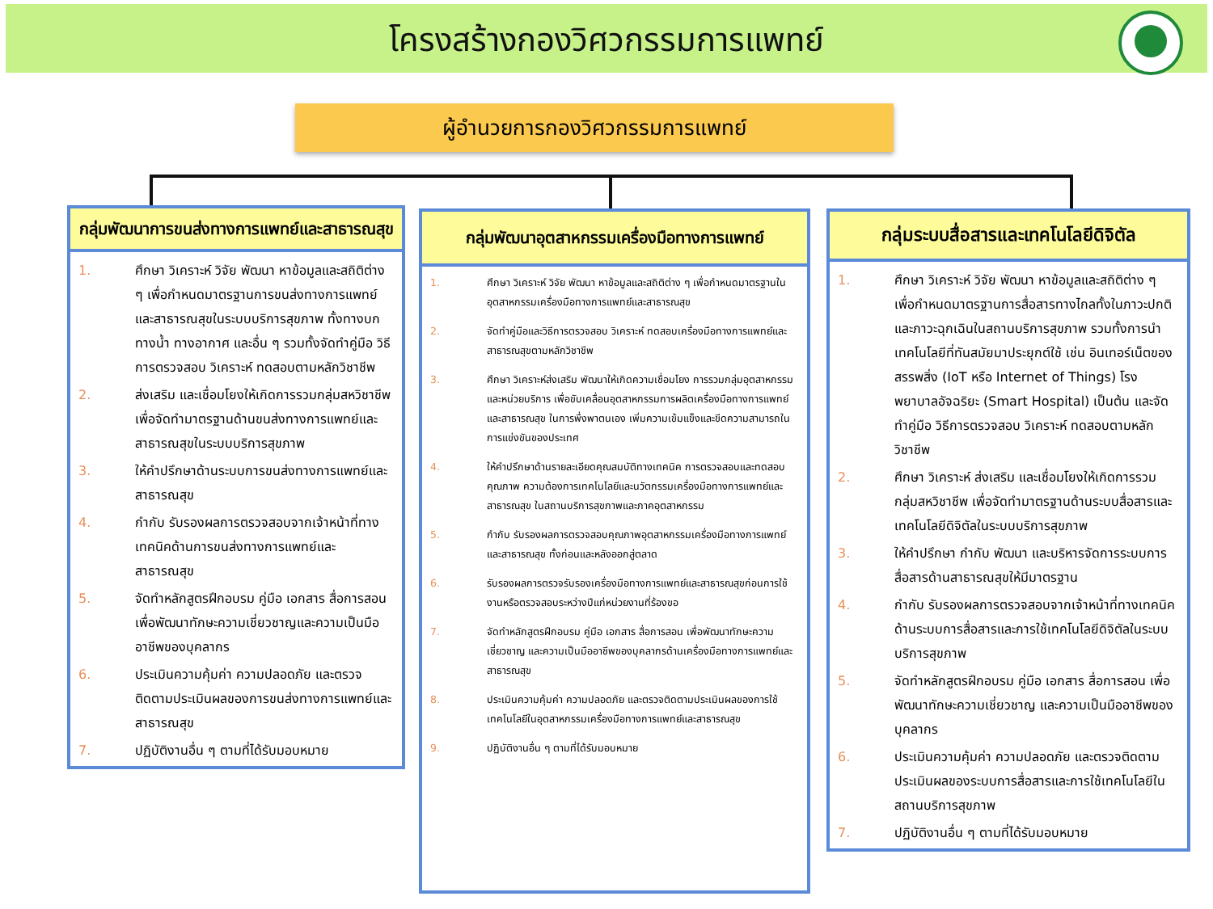โครงสร้างกองวิศวกรรมการแพทย์
ผู้อำนวยการกองวิศวกรรมการแพทย์
กลุ่มพัฒนาการขนส่งทางการแพทย์และสาธารณสุข
1. ศึกษา วิเคราะห์ วิจัย พัฒนา หาข้อมูลและสถิติต่าง ๆ เพื่อกำหนดมาตรฐานการขนส่งทางการแพทย์และสาธารณสุขในระบบบริการสุขภาพ ทั้งทางบก ทางน้ำ ทางอากาศ และอื่น ๆ รวมทั้งจัดทำคู่มือ วิธีการตรวจสอบ วิเคราะห์ ทดสอบตามหลักวิชาชีพ
2. ส่งเสริม และเชื่อมโยงให้เกิดการรวมกลุ่มสหวิชาชีพ เพื่อจัดทำมาตรฐานด้านขนส่งทางการแพทย์และสาธารณสุขในระบบบริการสุขภาพ
3. ให้คำปรึกษาด้านระบบการขนส่งทางการแพทย์และสาธารณสุข
4. กำกับ รับรองผลการตรวจสอบจากเจ้าหน้าที่ทางเทคนิคด้านการขนส่งทางการแพทย์และสาธารณสุข
5. จัดทำหลักสูตรฝึกอบรม คู่มือ เอกสาร สื่อการสอน เพื่อพัฒนาทักษะความเชี่ยวชาญและความเป็นมืออาชีพของบุคลากร
6. ประเมินความคุ้มค่า ความปลอดภัย และตรวจติดตามประเมินผลของการขนส่งทางการแพทย์และสาธารณสุข
7. ปฏิบัติงานอื่น ๆ ตามที่ได้รับมอบหมาย
กลุ่มพัฒนาอุตสาหกรรมเครื่องมือทางการแพทย์
1. ศึกษา วิเคราะห์ วิจัย พัฒนา หาข้อมูลและสถิติต่าง ๆ เพื่อกำหนดมาตรฐานในอุตสาหกรรมเครื่องมือทางการแพทย์และสาธารณสุข
2. จัดทำคู่มือและวิธีการตรวจสอบ วิเคราะห์ ทดสอบเครื่องมือทางการแพทย์และสาธารณสุขตามหลักวิชาชีพ
3. ศึกษา วิเคราะห์ส่งเสริม พัฒนาให้เกิดความเชื่อมโยง การรวมกลุ่มอุตสาหกรรมและหน่วยบริการ เพื่อขับเคลื่อนอุตสาหกรรมการผลิตเครื่องมือทางการแพทย์และสาธารณสุข ในการพึ่งพาตนเอง เพิ่มความเข้มแข็งและขีดความสามารถในการแข่งขันของประเทศ
4. ให้คำปรึกษาด้านรายละเอียดคุณสมบัติทางเทคนิค การตรวจสอบและทดสอบคุณภาพ ความต้องการเทคโนโลยีและนวัตกรรมเครื่องมือทางการแพทย์และสาธารณสุข ในสถานบริการสุขภาพและภาคอุตสาหกรรม
5. กำกับ รับรองผลการตรวจสอบคุณภาพอุตสาหกรรมเครื่องมือทางการแพทย์และสาธารณสุข ทั้งก่อนและหลังออกสู่ตลาด
6. รับรองผลการตรวจรับรองเครื่องมือทางการแพทย์และสาธารณสุขก่อนการใช้งานหรือตรวจสอบระหว่างปีแก่หน่วยงานที่ร้องขอ
7. จัดทำหลักสูตรฝึกอบรม คู่มือ เอกสาร สื่อการสอน เพื่อพัฒนาทักษะความเชี่ยวชาญ และความเป็นมืออาชีพของบุคลากรด้านเครื่องมือทางการแพทย์และสาธารณสุข
8. ประเมินความคุ้มค่า ความปลอดภัย และตรวจติดตามประเมินผลของการใช้เทคโนโลยีในอุตสาหกรรมเครื่องมือทางการแพทย์และสาธารณสุข
9. ปฏิบัติงานอื่น ๆ ตามที่ได้รับมอบหมาย
กลุ่มระบบสื่อสารและเทคโนโลยีดิจิตัล
1. ศึกษา วิเคราะห์ วิจัย พัฒนา หาข้อมูลและสถิติต่าง ๆ เพื่อกำหนดมาตรฐานการสื่อสารทางไกลทั้งในภาวะปกติและภาวะฉุกเฉินในสถานบริการสุขภาพ รวมทั้งการนำเทคโนโลยีที่ทันสมัยมาประยุกต์ใช้ เช่น อินเทอร์เน็ตของสรรพสิ่ง (IoT หรือ Internet of Things) โรงพยาบาลอัจฉริยะ (Smart Hospital) เป็นต้น และจัดทำคู่มือ วิธีการตรวจสอบ วิเคราะห์ ทดสอบตามหลักวิชาชีพ
2. ศึกษา วิเคราะห์ ส่งเสริม และเชื่อมโยงให้เกิดการรวมกลุ่มสหวิชาชีพ เพื่อจัดทำมาตรฐานด้านระบบสื่อสารและเทคโนโลยีดิจิตัลในระบบบริการสุขภาพ
3. ให้คำปรึกษา กำกับ พัฒนา และบริหารจัดการระบบการสื่อสารด้านสาธารณสุขให้มีมาตรฐาน
4. กำกับ รับรองผลการตรวจสอบจากเจ้าหน้าที่ทางเทคนิคด้านระบบการสื่อสารและการใช้เทคโนโลยีดิจิตัลในระบบบริการสุขภาพ
5. จัดทำหลักสูตรฝึกอบรม คู่มือ เอกสาร สื่อการสอน เพื่อพัฒนาทักษะความเชี่ยวชาญ และความเป็นมืออาชีพของบุคลากร
6. ประเมินความคุ้มค่า ความปลอดภัย และตรวจติดตามประเมินผลของระบบการสื่อสารและการใช้เทคโนโลยีในสถานบริการสุขภาพ
7. ปฏิบัติงานอื่น ๆ ตามที่ได้รับมอบหมาย